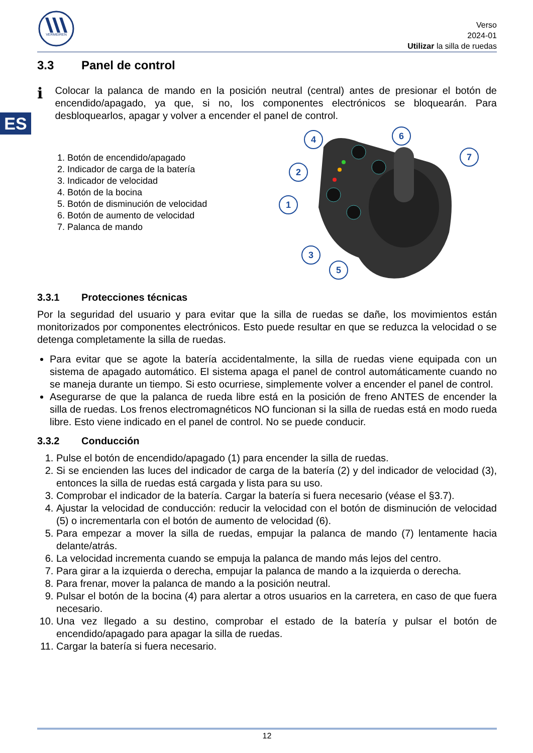ES
VERMEIREN
Verso
2024-01
Utilizar la silla de ruedas
3.3 Panel de control
i
Colocar la palanca de mando en la posición neutral (central) antes de presionar el botón de encendido/apagado, ya que, si no, los componentes electrónicos se bloquearán. Para desbloquearlos, apagar y volver a encender el panel de control.
1. Botón de encendido/apagado
2. Indicador de carga de la batería
3. Indicador de velocidad
4. Botón de la bocina
5. Botón de disminución de velocidad
6. Botón de aumento de velocidad
7. Palanca de mando
4
6
7
2
1
3
5
3.3.1 Protecciones técnicas
Por la seguridad del usuario y para evitar que la silla de ruedas se dañe, los movimientos están monitorizados por componentes electrónicos. Esto puede resultar en que se reduzca la velocidad o se detenga completamente la silla de ruedas.
Para evitar que se agote la batería accidentalmente, la silla de ruedas viene equipada con un sistema de apagado automático. El sistema apaga el panel de control automáticamente cuando no se maneja durante un tiempo. Si esto ocurriese, simplemente volver a encender el panel de control.
Asegurarse de que la palanca de rueda libre está en la posición de freno ANTES de encender la silla de ruedas. Los frenos electromagnéticos NO funcionan si la silla de ruedas está en modo rueda libre. Esto viene indicado en el panel de control. No se puede conducir.
3.3.2 Conducción
1. Pulse el botón de encendido/apagado (1) para encender la silla de ruedas.
2. Si se encienden las luces del indicador de carga de la batería (2) y del indicador de velocidad (3), entonces la silla de ruedas está cargada y lista para su uso.
3. Comprobar el indicador de la batería. Cargar la batería si fuera necesario (véase el §3.7).
4. Ajustar la velocidad de conducción: reducir la velocidad con el botón de disminución de velocidad (5) o incrementarla con el botón de aumento de velocidad (6).
5. Para empezar a mover la silla de ruedas, empujar la palanca de mando (7) lentamente hacia delante/atrás.
6. La velocidad incrementa cuando se empuja la palanca de mando más lejos del centro.
7. Para girar a la izquierda o derecha, empujar la palanca de mando a la izquierda o derecha.
8. Para frenar, mover la palanca de mando a la posición neutral.
9. Pulsar el botón de la bocina (4) para alertar a otros usuarios en la carretera, en caso de que fuera necesario.
10. Una vez llegado a su destino, comprobar el estado de la batería y pulsar el botón de encendido/apagado para apagar la silla de ruedas.
11. Cargar la batería si fuera necesario.
12